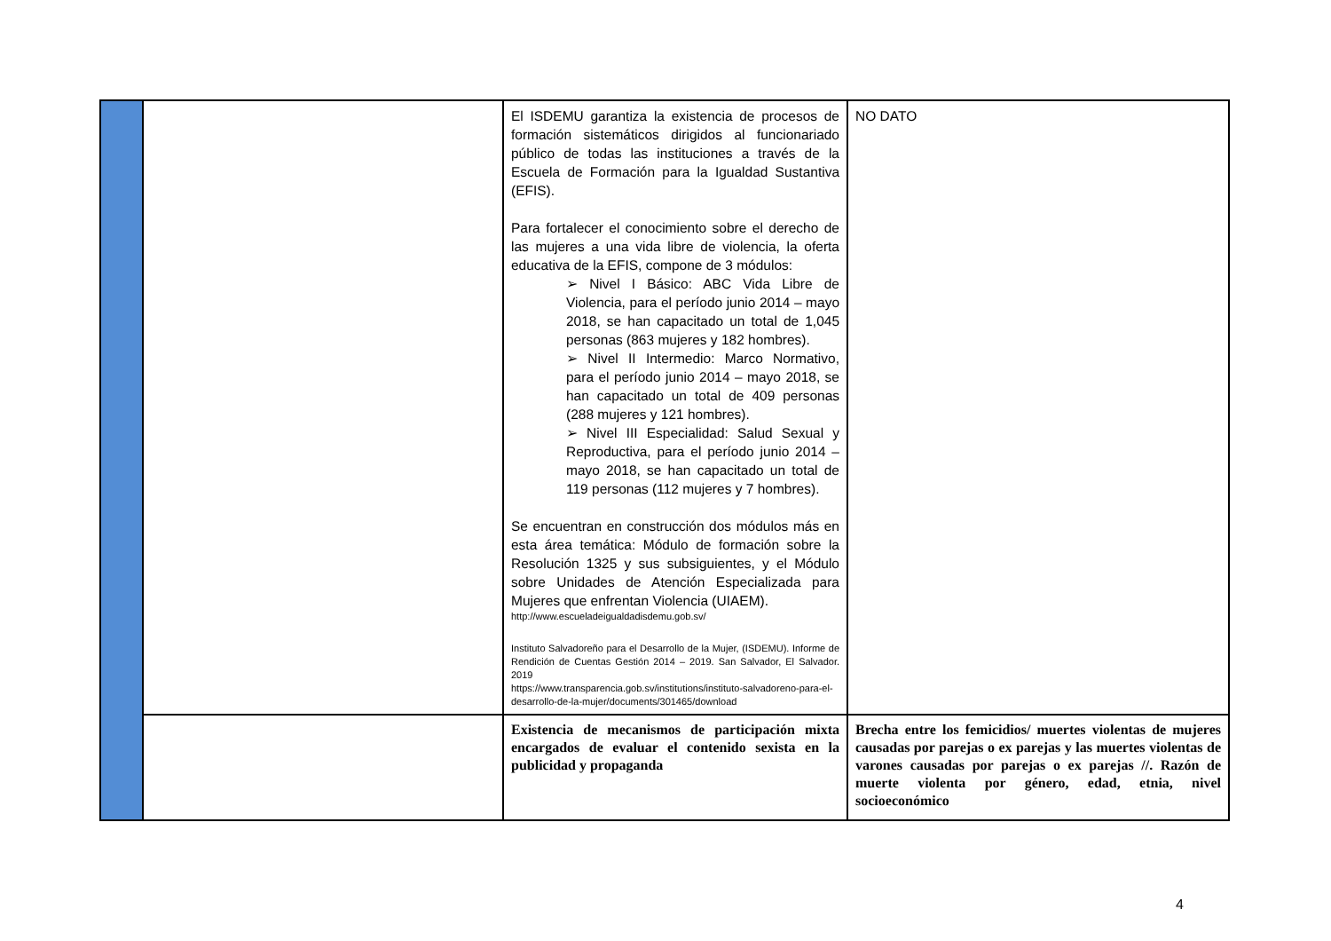| | | El ISDEMU garantiza la existencia de procesos de formación sistemáticos dirigidos al funcionariado público de todas las instituciones a través de la Escuela de Formación para la Igualdad Sustantiva (EFIS). Para fortalecer el conocimiento sobre el derecho de las mujeres a una vida libre de violencia, la oferta educativa de la EFIS, compone de 3 módulos: ➢ Nivel I Básico: ABC Vida Libre de Violencia, para el período junio 2014 – mayo 2018, se han capacitado un total de 1,045 personas (863 mujeres y 182 hombres). ➢ Nivel II Intermedio: Marco Normativo, para el período junio 2014 – mayo 2018, se han capacitado un total de 409 personas (288 mujeres y 121 hombres). ➢ Nivel III Especialidad: Salud Sexual y Reproductiva, para el período junio 2014 – mayo 2018, se han capacitado un total de 119 personas (112 mujeres y 7 hombres). Se encuentran en construcción dos módulos más en esta área temática: Módulo de formación sobre la Resolución 1325 y sus subsiguientes, y el Módulo sobre Unidades de Atención Especializada para Mujeres que enfrentan Violencia (UIAEM). http://www.escueladeigualdadisdemu.gob.sv/ Instituto Salvadoreño para el Desarrollo de la Mujer, (ISDEMU). Informe de Rendición de Cuentas Gestión 2014 – 2019. San Salvador, El Salvador. 2019 https://www.transparencia.gob.sv/institutions/instituto-salvadoreno-para-el-desarrollo-de-la-mujer/documents/301465/download | NO DATO |
| | | Existencia de mecanismos de participación mixta encargados de evaluar el contenido sexista en la publicidad y propaganda | Brecha entre los femicidios/ muertes violentas de mujeres causadas por parejas o ex parejas y las muertes violentas de varones causadas por parejas o ex parejas //. Razón de muerte violenta por género, edad, etnia, nivel socioeconómico |
4